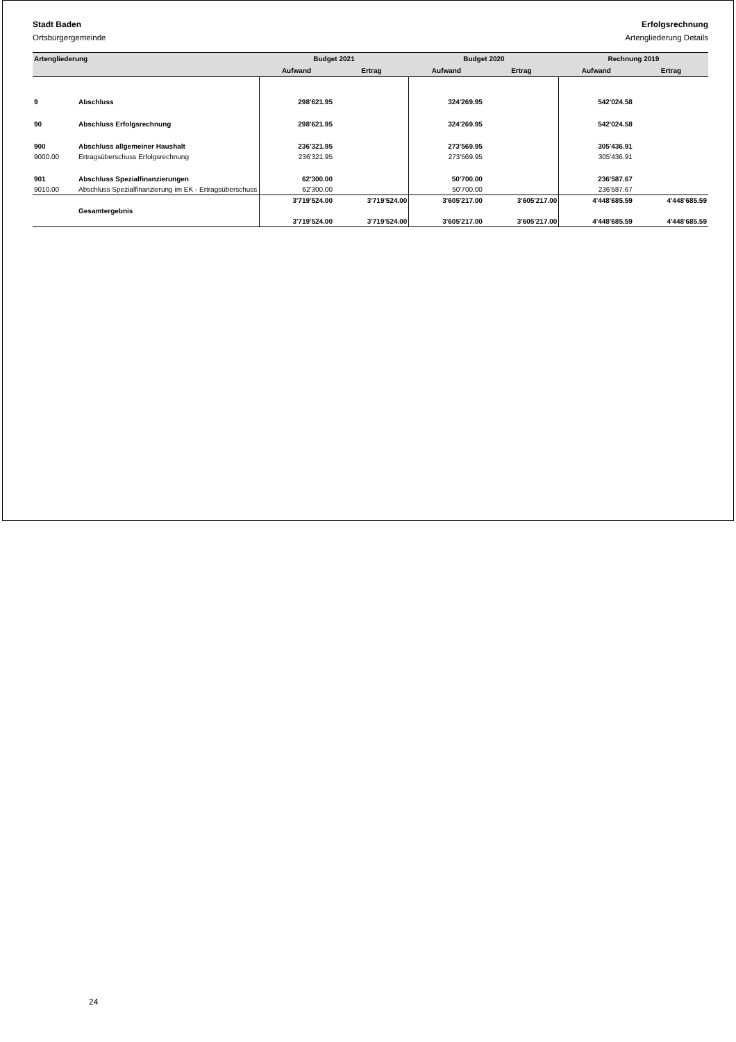Stadt Baden
Ortsbürgergemeinde
Erfolgsrechnung
Artengliederung Details
| Artengliederung | | Budget 2021 | | Budget 2020 | | Rechnung 2019 | |
| --- | --- | --- | --- | --- | --- | --- | --- |
| | | Aufwand | Ertrag | Aufwand | Ertrag | Aufwand | Ertrag |
| 9 | Abschluss | 298'621.95 | | 324'269.95 | | 542'024.58 | |
| 90 | Abschluss Erfolgsrechnung | 298'621.95 | | 324'269.95 | | 542'024.58 | |
| 900 | Abschluss allgemeiner Haushalt | 236'321.95 | | 273'569.95 | | 305'436.91 | |
| 9000.00 | Ertragsüberschuss Erfolgsrechnung | 236'321.95 | | 273'569.95 | | 305'436.91 | |
| 901 | Abschluss Spezialfinanzierungen | 62'300.00 | | 50'700.00 | | 236'587.67 | |
| 9010.00 | Abschluss Spezialfinanzierung im EK - Ertragsüberschuss | 62'300.00 | | 50'700.00 | | 236'587.67 | |
| | | 3'719'524.00 | 3'719'524.00 | 3'605'217.00 | 3'605'217.00 | 4'448'685.59 | 4'448'685.59 |
| | Gesamtergebnis | | | | | | |
| | | 3'719'524.00 | 3'719'524.00 | 3'605'217.00 | 3'605'217.00 | 4'448'685.59 | 4'448'685.59 |
24